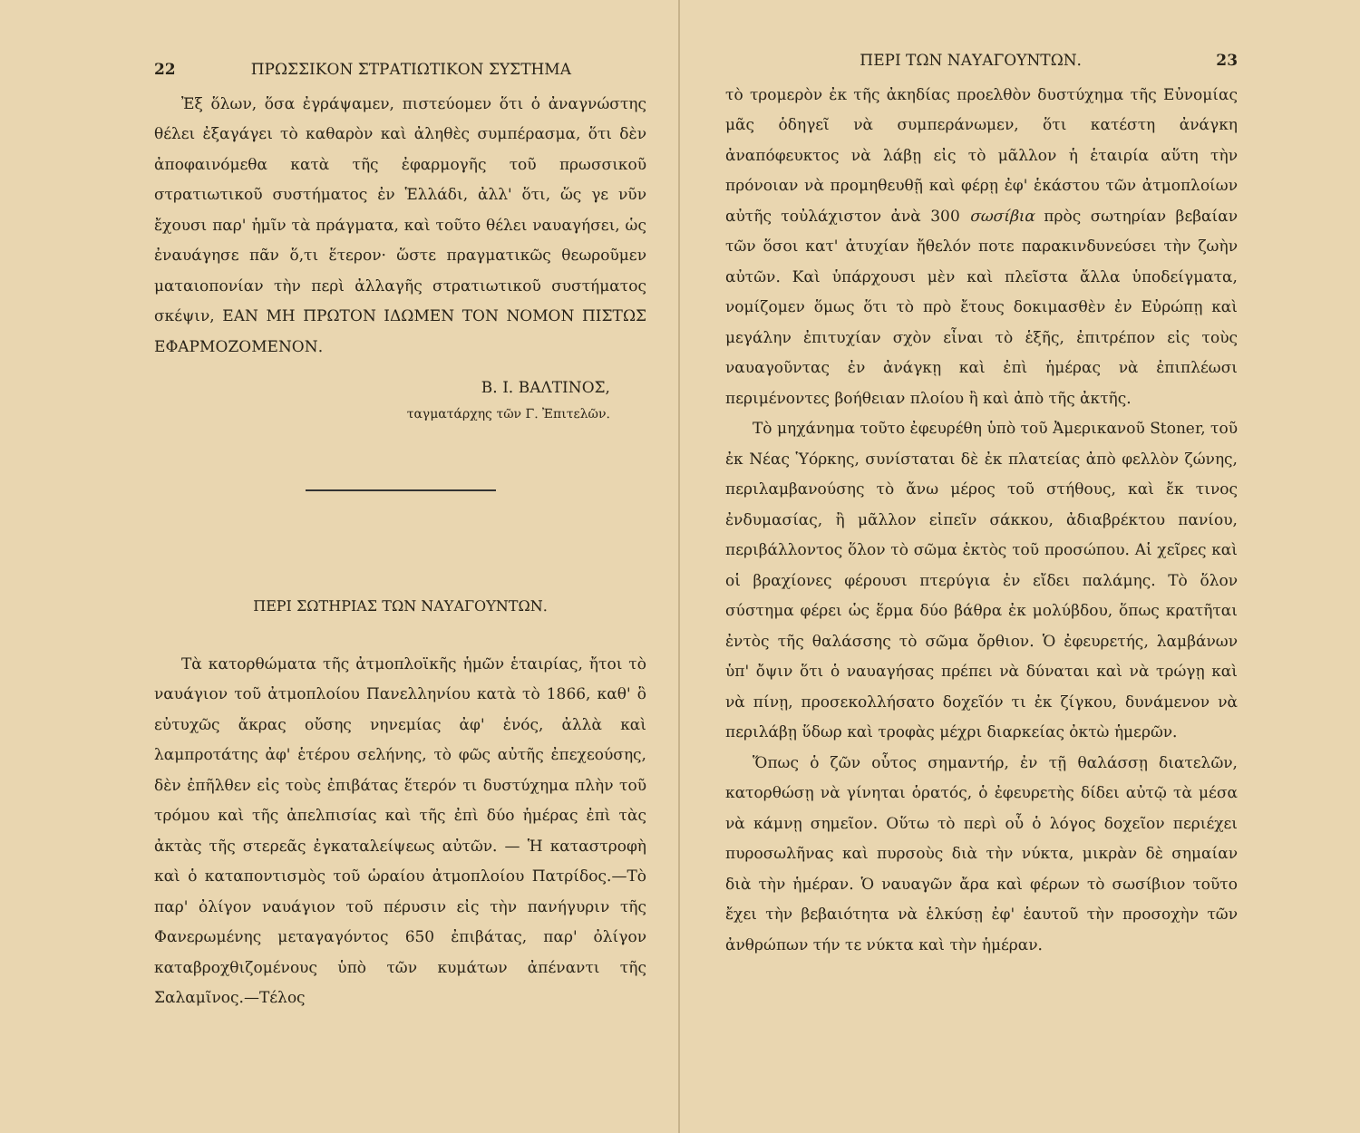22 ΠΡΩΣΣΙΚΟΝ ΣΤΡΑΤΙΩΤΙΚΟΝ ΣΥΣΤΗΜΑ
Ἐξ ὅλων, ὅσα ἐγράψαμεν, πιστεύομεν ὅτι ὁ ἀναγνώστης θέλει ἐξαγάγει τὸ καθαρὸν καὶ ἀληθὲς συμπέρασμα, ὅτι δὲν ἀποφαινόμεθα κατὰ τῆς ἐφαρμογῆς τοῦ πρωσσικοῦ στρατιωτικοῦ συστήματος ἐν Ἑλλάδι, ἀλλ' ὅτι, ὥς γε νῦν ἔχουσι παρ' ἡμῖν τὰ πράγματα, καὶ τοῦτο θέλει ναυαγήσει, ὡς ἐναυάγησε πᾶν ὅ,τι ἕτερον· ὥστε πραγματικῶς θεωροῦμεν ματαιοπονίαν τὴν περὶ ἀλλαγῆς στρατιωτικοῦ συστήματος σκέψιν, ΕΑΝ ΜΗ ΠΡΩΤΟΝ ΙΔΩΜΕΝ ΤΟΝ ΝΟΜΟΝ ΠΙΣΤΩΣ ΕΦΑΡΜΟΖΟΜΕΝΟΝ.
Β. Ι. ΒΑΛΤΙΝΟΣ,
ταγματάρχης τῶν Γ. Ἐπιτελῶν.
ΠΕΡΙ ΣΩΤΗΡΙΑΣ ΤΩΝ ΝΑΥΑΓΟΥΝΤΩΝ.
Τὰ κατορθώματα τῆς ἀτμοπλοϊκῆς ἡμῶν ἑταιρίας, ἤτοι τὸ ναυάγιον τοῦ ἀτμοπλοίου Πανελληνίου κατὰ τὸ 1866, καθ' ὃ εὐτυχῶς ἄκρας οὔσης νηνεμίας ἀφ' ἑνός, ἀλλὰ καὶ λαμπροτάτης ἀφ' ἑτέρου σελήνης, τὸ φῶς αὐτῆς ἐπεχεούσης, δὲν ἐπῆλθεν εἰς τοὺς ἐπιβάτας ἕτερόν τι δυστύχημα πλὴν τοῦ τρόμου καὶ τῆς ἀπελπισίας καὶ τῆς ἐπὶ δύο ἡμέρας ἐπὶ τὰς ἀκτὰς τῆς στερεᾶς ἐγκαταλείψεως αὐτῶν. — Ἡ καταστροφὴ καὶ ὁ καταποντισμὸς τοῦ ὡραίου ἀτμοπλοίου Πατρίδος.—Τὸ παρ' ὀλίγον ναυάγιον τοῦ πέρυσιν εἰς τὴν πανήγυριν τῆς Φανερωμένης μεταγαγόντος 650 ἐπιβάτας, παρ' ὀλίγον καταβροχθιζομένους ὑπὸ τῶν κυμάτων ἀπέναντι τῆς Σαλαμῖνος.—Τέλος
ΠΕΡΙ ΤΩΝ ΝΑΥΑΓΟΥΝΤΩΝ. 23
τὸ τρομερὸν ἐκ τῆς ἀκηδίας προελθὸν δυστύχημα τῆς Εὐνομίας μᾶς ὁδηγεῖ νὰ συμπεράνωμεν, ὅτι κατέστη ἀνάγκη ἀναπόφευκτος νὰ λάβῃ εἰς τὸ μᾶλλον ἡ ἑταιρία αὕτη τὴν πρόνοιαν νὰ προμηθευθῇ καὶ φέρῃ ἐφ' ἑκάστου τῶν ἀτμοπλοίων αὐτῆς τοὐλάχιστον ἀνὰ 300 σωσίβια πρὸς σωτηρίαν βεβαίαν τῶν ὅσοι κατ' ἀτυχίαν ἤθελόν ποτε παρακινδυνεύσει τὴν ζωὴν αὐτῶν. Καὶ ὑπάρχουσι μὲν καὶ πλεῖστα ἄλλα ὑποδείγματα, νομίζομεν ὅμως ὅτι τὸ πρὸ ἔτους δοκιμασθὲν ἐν Εὐρώπῃ καὶ μεγάλην ἐπιτυχίαν σχὸν εἶναι τὸ ἑξῆς, ἐπιτρέπον εἰς τοὺς ναυαγοῦντας ἐν ἀνάγκῃ καὶ ἐπὶ ἡμέρας νὰ ἐπιπλέωσι περιμένοντες βοήθειαν πλοίου ἢ καὶ ἀπὸ τῆς ἀκτῆς.
Τὸ μηχάνημα τοῦτο ἐφευρέθη ὑπὸ τοῦ Ἀμερικανοῦ Stoner, τοῦ ἐκ Νέας Ὑόρκης, συνίσταται δὲ ἐκ πλατείας ἀπὸ φελλὸν ζώνης, περιλαμβανούσης τὸ ἄνω μέρος τοῦ στήθους, καὶ ἔκ τινος ἐνδυμασίας, ἢ μᾶλλον εἰπεῖν σάκκου, ἀδιαβρέκτου πανίου, περιβάλλοντος ὅλον τὸ σῶμα ἐκτὸς τοῦ προσώπου. Αἱ χεῖρες καὶ οἱ βραχίονες φέρουσι πτερύγια ἐν εἴδει παλάμης. Τὸ ὅλον σύστημα φέρει ὡς ἕρμα δύο βάθρα ἐκ μολύβδου, ὅπως κρατῆται ἐντὸς τῆς θαλάσσης τὸ σῶμα ὄρθιον. Ὁ ἐφευρετής, λαμβάνων ὑπ' ὄψιν ὅτι ὁ ναυαγήσας πρέπει νὰ δύναται καὶ νὰ τρώγῃ καὶ νὰ πίνῃ, προσεκολλήσατο δοχεῖόν τι ἐκ ζίγκου, δυνάμενον νὰ περιλάβῃ ὕδωρ καὶ τροφὰς μέχρι διαρκείας ὀκτὼ ἡμερῶν.
Ὅπως ὁ ζῶν οὗτος σημαντήρ, ἐν τῇ θαλάσσῃ διατελῶν, κατορθώσῃ νὰ γίνηται ὁρατός, ὁ ἐφευρετὴς δίδει αὐτῷ τὰ μέσα νὰ κάμνῃ σημεῖον. Οὕτω τὸ περὶ οὗ ὁ λόγος δοχεῖον περιέχει πυροσωλῆνας καὶ πυρσοὺς διὰ τὴν νύκτα, μικρὰν δὲ σημαίαν διὰ τὴν ἡμέραν. Ὁ ναυαγῶν ἄρα καὶ φέρων τὸ σωσίβιον τοῦτο ἔχει τὴν βεβαιότητα νὰ ἑλκύσῃ ἐφ' ἑαυτοῦ τὴν προσοχὴν τῶν ἀνθρώπων τήν τε νύκτα καὶ τὴν ἡμέραν.